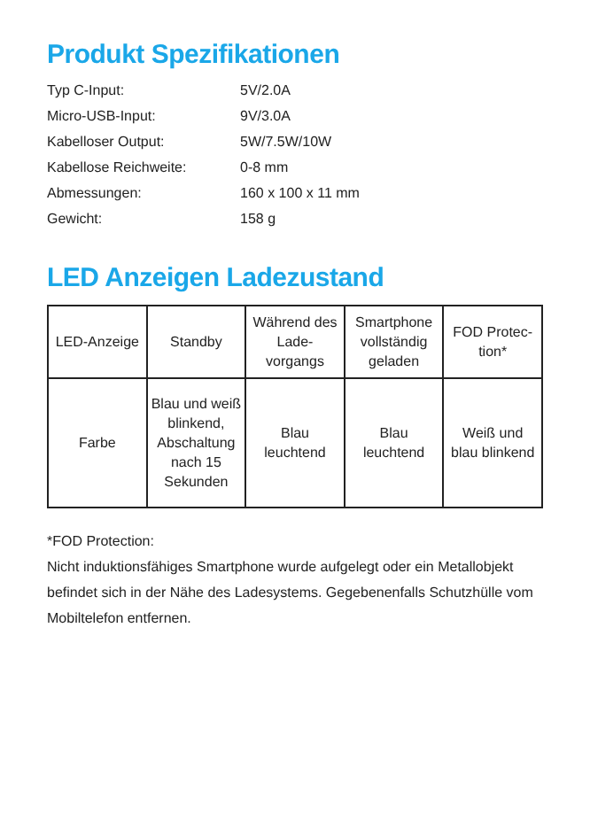Produkt Spezifikationen
| Typ C-Input: | 5V/2.0A |
| Micro-USB-Input: | 9V/3.0A |
| Kabelloser Output: | 5W/7.5W/10W |
| Kabellose Reichweite: | 0-8 mm |
| Abmessungen: | 160 x 100 x 11 mm |
| Gewicht: | 158 g |
LED Anzeigen Ladezustand
| LED-Anzeige | Standby | Während des Lade-vorgangs | Smartphone vollständig geladen | FOD Protec-tion* |
| Farbe | Blau und weiß blinkend, Abschaltung nach 15 Sekunden | Blau leuchtend | Blau leuchtend | Weiß und blau blinkend |
*FOD Protection:
Nicht induktionsfähiges Smartphone wurde aufgelegt oder ein Metallobjekt befindet sich in der Nähe des Ladesystems. Gegebenenfalls Schutzhülle vom Mobiltelefon entfernen.